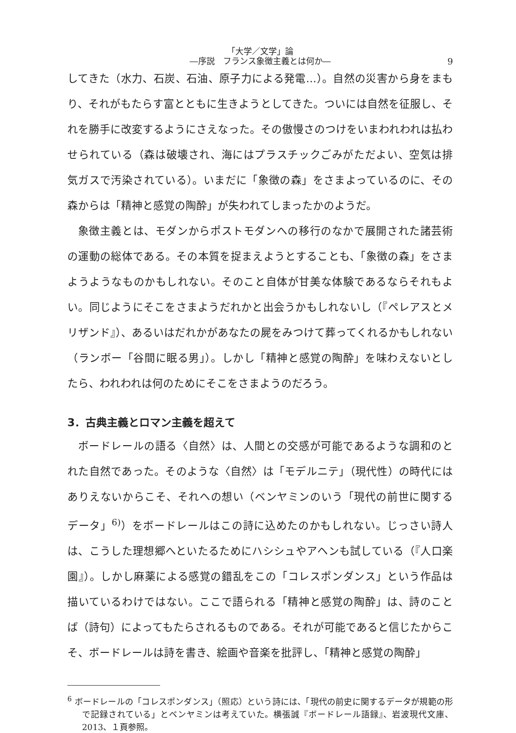「大学／文学」論
―序説　フランス象徴主義とは何か―
9
してきた（水力、石炭、石油、原子力による発電…）。自然の災害から身をまもり、それがもたらす富とともに生きようとしてきた。ついには自然を征服し、それを勝手に改変するようにさえなった。その傲慢さのつけをいまわれわれは払わせられている（森は破壊され、海にはプラスチックごみがただよい、空気は排気ガスで汚染されている）。いまだに「象徴の森」をさまよっているのに、その森からは「精神と感覚の陶酔」が失われてしまったかのようだ。
象徴主義とは、モダンからポストモダンへの移行のなかで展開された諸芸術の運動の総体である。その本質を捉まえようとすることも、「象徴の森」をさまようようなものかもしれない。そのこと自体が甘美な体験であるならそれもよい。同じようにそこをさまようだれかと出会うかもしれないし（『ペレアスとメリザンド』）、あるいはだれかがあなたの屍をみつけて葬ってくれるかもしれない（ランボー「谷間に眠る男」）。しかし「精神と感覚の陶酔」を味わえないとしたら、われわれは何のためにそこをさまようのだろう。
3．古典主義とロマン主義を超えて
ボードレールの語る〈自然〉は、人間との交感が可能であるような調和のとれた自然であった。そのような〈自然〉は「モデルニテ」（現代性）の時代にはありえないからこそ、それへの想い（ベンヤミンのいう「現代の前世に関するデータ」<sup>6)</sup>）をボードレールはこの詩に込めたのかもしれない。じっさい詩人は、こうした理想郷へといたるためにハシシュやアヘンも試している（『人口楽園』）。しかし麻薬による感覚の錯乱をこの「コレスポンダンス」という作品は描いているわけではない。ここで語られる「精神と感覚の陶酔」は、詩のことば（詩句）によってもたらされるものである。それが可能であると信じたからこそ、ボードレールは詩を書き、絵画や音楽を批評し、「精神と感覚の陶酔」
<sup>6</sup> ボードレールの「コレスポンダンス」（照応）という詩には、「現代の前史に関するデータが規範の形で記録されている」とベンヤミンは考えていた。横張誠『ボードレール語録』、岩波現代文庫、2013、１頁参照。